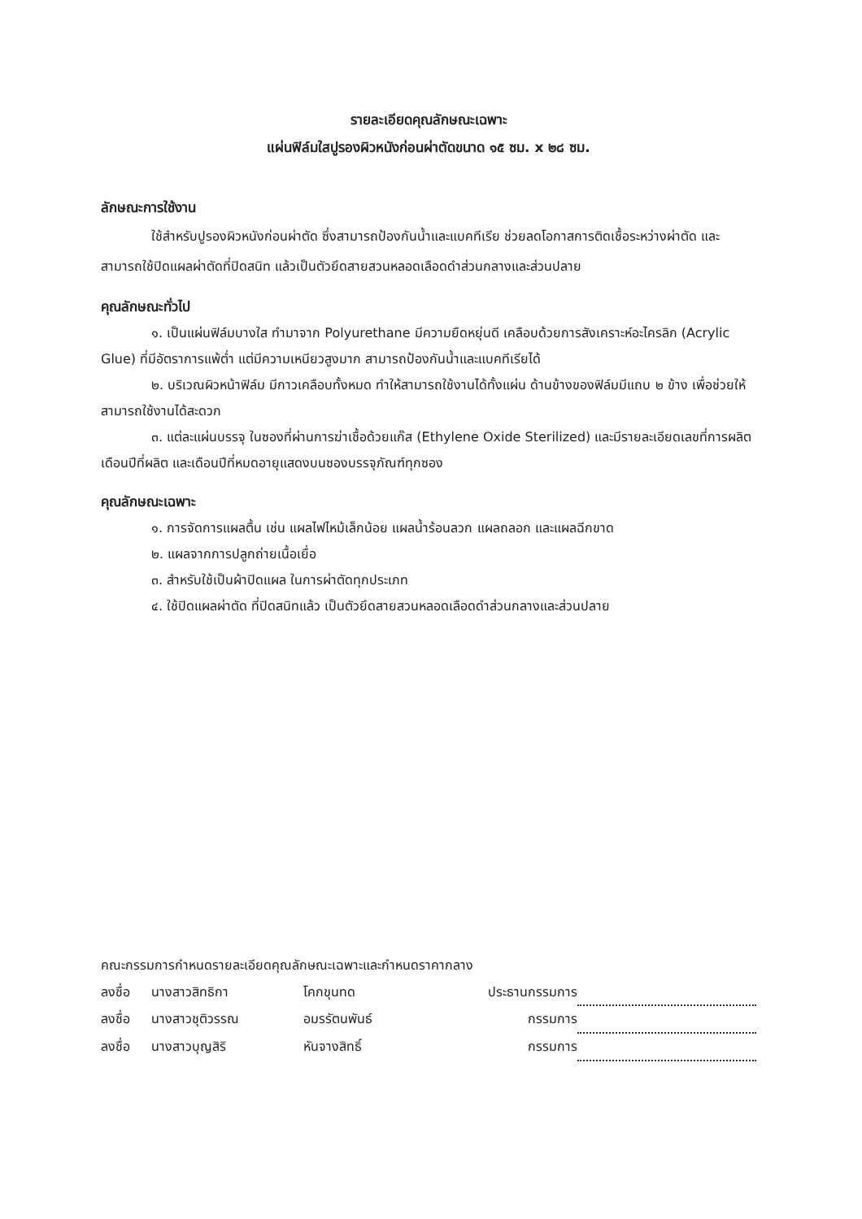รายละเอียดคุณลักษณะเฉพาะ
แผ่นฟิล์มใสปูรองผิวหนังก่อนผ่าตัดขนาด ๑๕ ซม. x ๒๘ ซม.
ลักษณะการใช้งาน
ใช้สำหรับปูรองผิวหนังก่อนผ่าตัด ซึ่งสามารถป้องกันน้ำและแบคทีเรีย ช่วยลดโอกาสการติดเชื้อระหว่างผ่าตัด และสามารถใช้ปิดแผลผ่าตัดที่ปิดสนิท แล้วเป็นตัวยึดสายสวนหลอดเลือดดำส่วนกลางและส่วนปลาย
คุณลักษณะทั่วไป
๑. เป็นแผ่นฟิล์มบางใส ทำมาจาก Polyurethane มีความยืดหยุ่นดี เคลือบด้วยการสังเคราะห์อะไครลิก (Acrylic Glue) ที่มีอัตราการแพ้ต่ำ แต่มีความเหนียวสูงมาก สามารถป้องกันน้ำและแบคทีเรียได้
๒. บริเวณผิวหน้าฟิล์ม มีกาวเคลือบทั้งหมด ทำให้สามารถใช้งานได้ทั้งแผ่น ด้านข้างของฟิล์มมีแถบ ๒ ข้าง เพื่อช่วยให้สามารถใช้งานได้สะดวก
๓. แต่ละแผ่นบรรจุ ในซองที่ผ่านการฆ่าเชื้อด้วยแก๊ส (Ethylene Oxide Sterilized) และมีรายละเอียดเลขที่การผลิต เดือนปีที่ผลิต และเดือนปีที่หมดอายุแสดงบนซองบรรจุภัณฑ์ทุกซอง
คุณลักษณะเฉพาะ
๑. การจัดการแผลตื้น เช่น แผลไฟไหม้เล็กน้อย แผลน้ำร้อนลวก แผลถลอก และแผลฉีกขาด
๒. แผลจากการปลูกถ่ายเนื้อเยื่อ
๓. สำหรับใช้เป็นผ้าปิดแผล ในการผ่าตัดทุกประเภท
๔. ใช้ปิดแผลผ่าตัด ที่ปิดสนิทแล้ว เป็นตัวยึดสายสวนหลอดเลือดดำส่วนกลางและส่วนปลาย
คณะกรรมการกำหนดรายละเอียดคุณลักษณะเฉพาะและกำหนดราคากลาง
| ลงชื่อ | นางสาวสิทธิกา | โคกขุนทด | ประธานกรรมการ | |
| ลงชื่อ | นางสาวชุติวรรณ | อมรรัตนพันธ์ | กรรมการ | |
| ลงชื่อ | นางสาวบุญสิริ | หันจางสิทธิ์ | กรรมการ | |